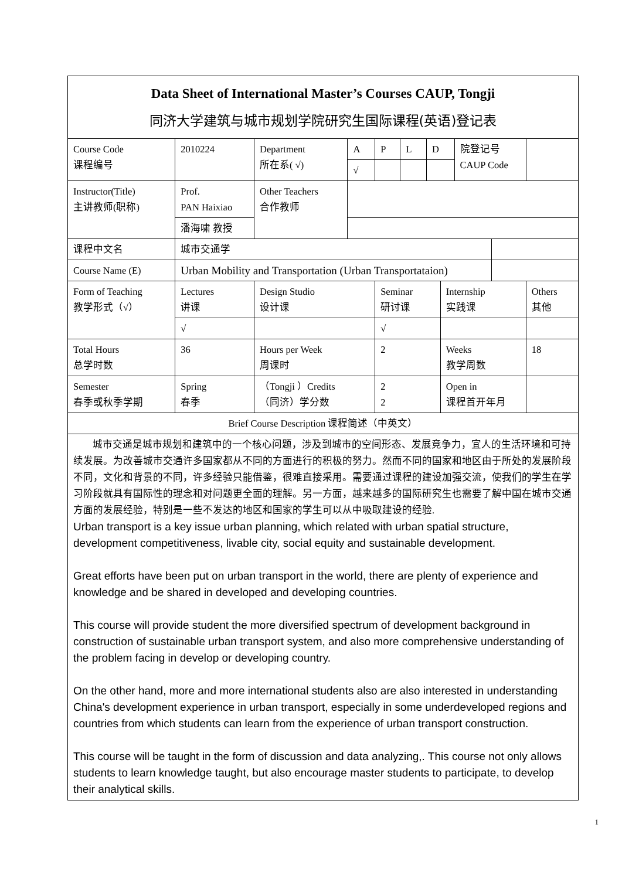| Data Sheet of International Master’s Courses CAUP, Tongji 同济大学建筑与城市规划学院研究生国际课程(英语)登记表 | | | | | | | | | | |
| Course Code 课程编号 | 2010224 | Department 所在系( √) | A | P | L | D | | 院登记号 CAUP Code | | |
| | | | √ | | | | | | | |
| Instructor(Title) 主讲教师(职称) | Prof. PAN Haixiao | Other Teachers 合作教师 | | | | | | | | |
| | 潘海啸 教授 | | | | | | | | | |
| 课程中文名 | 城市交通学 | | | | | | | | | |
| Course Name (E) | Urban Mobility and Transportation (Urban Transportataion) | | | | | | | | | |
| Form of Teaching 教学形式（√） | Lectures 讲课 | Design Studio 设计课 | | Seminar 研讨课 | | | Internship 实践课 | | | Others 其他 |
| | √ | | | √ | | | | | | |
| Total Hours 总学时数 | 36 | Hours per Week 周课时 | | 2 | | | Weeks 教学周数 | | | 18 |
| Semester 春季或秋季学期 | Spring 春季 | （Tongji ）Credits （同济）学分数 | | 2 2 | | | Open in 课程首开年月 | | | |
| Brief Course Description 课程简述（中英文） | | | | | | | | | | |
| 城市交通是城市规划和建筑中的一个核心问题，涉及到城市的空间形态、发展竞争力，宜人的生活环境和可持续发展。为改善城市交通许多国家都从不同的方面进行的积极的努力。然而不同的国家和地区由于所处的发展阶段不同，文化和背景的不同，许多经验只能借鉴，很难直接采用。需要通过课程的建设加强交流，使我们的学生在学习阶段就具有国际性的理念和对问题更全面的理解。另一方面，越来越多的国际研究生也需要了解中国在城市交通方面的发展经验，特别是一些不发达的地区和国家的学生可以从中吸取建设的经验. Urban transport is a key issue urban planning, which related with urban spatial structure, development competitiveness, livable city, social equity and sustainable development. Great efforts have been put on urban transport in the world, there are plenty of experience and knowledge and be shared in developed and developing countries. This course will provide student the more diversified spectrum of development background in construction of sustainable urban transport system, and also more comprehensive understanding of the problem facing in develop or developing country. On the other hand, more and more international students also are also interested in understanding China's development experience in urban transport, especially in some underdeveloped regions and countries from which students can learn from the experience of urban transport construction. This course will be taught in the form of discussion and data analyzing,. This course not only allows students to learn knowledge taught, but also encourage master students to participate, to develop their analytical skills. | | | | | | | | | | |
1